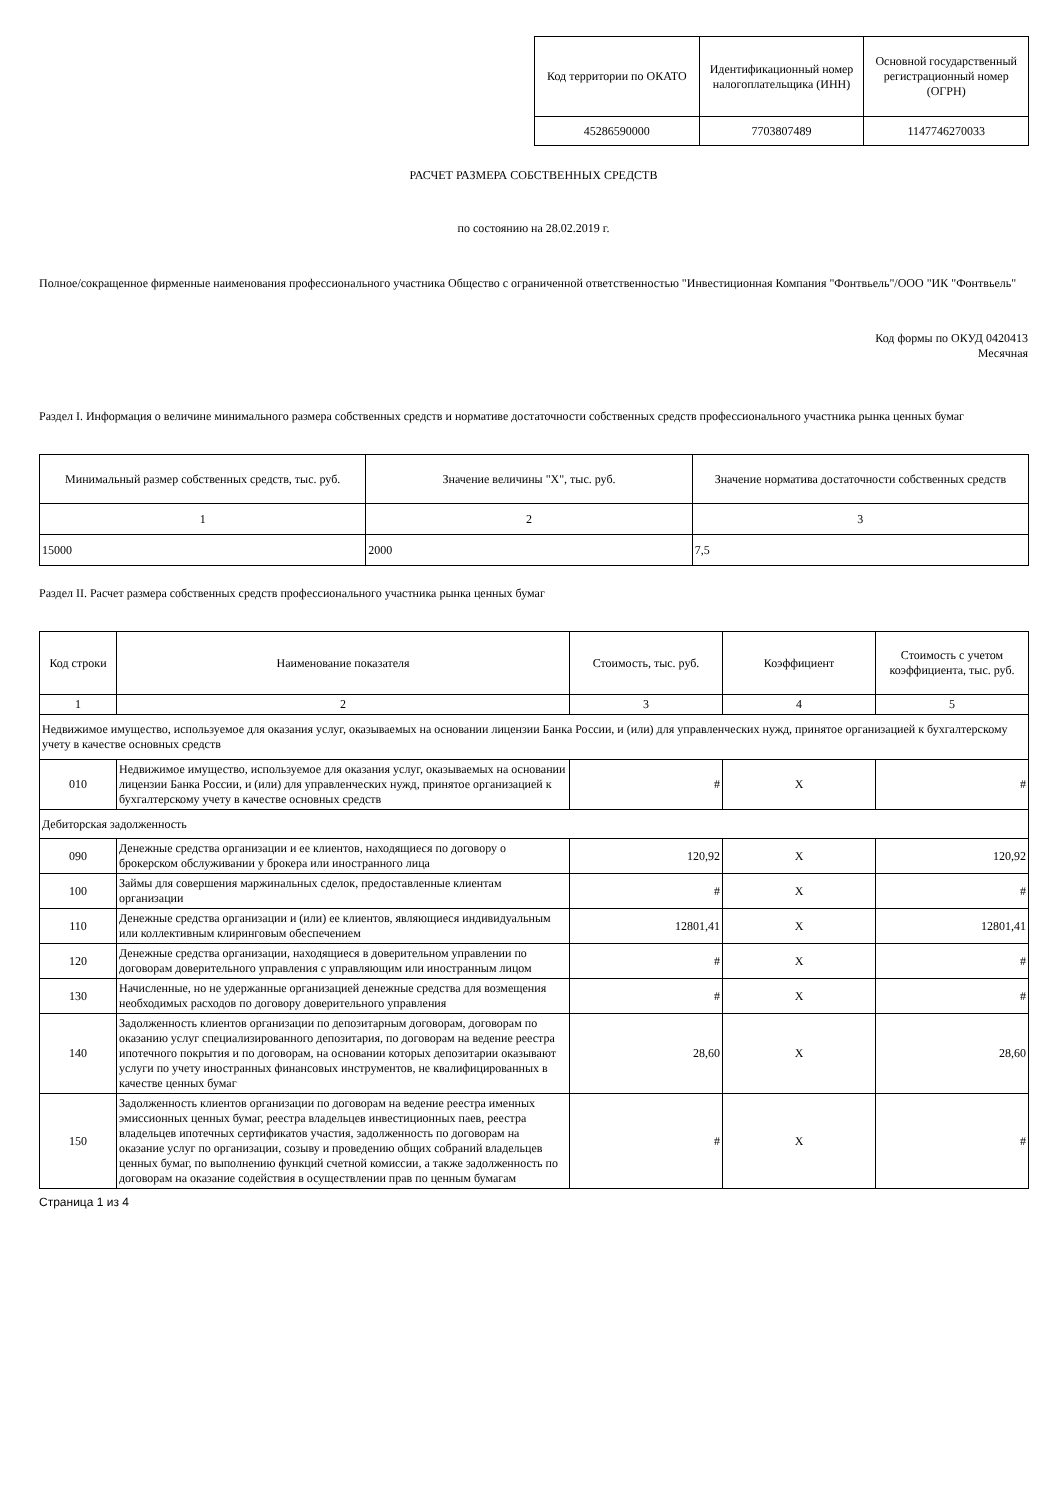| Код территории по ОКАТО | Идентификационный номер налогоплательщика (ИНН) | Основной государственный регистрационный номер (ОГРН) |
| --- | --- | --- |
| 45286590000 | 7703807489 | 1147746270033 |
РАСЧЕТ РАЗМЕРА СОБСТВЕННЫХ СРЕДСТВ
по состоянию на 28.02.2019 г.
Полное/сокращенное фирменные наименования профессионального участника Общество с ограниченной ответственностью "Инвестиционная Компания "Фонтвьель"/ООО "ИК "Фонтвьель"
Код формы по ОКУД 0420413
Месячная
Раздел I. Информация о величине минимального размера собственных средств и нормативе достаточности собственных средств профессионального участника рынка ценных бумаг
| Минимальный размер собственных средств, тыс. руб. | Значение величины "X", тыс. руб. | Значение норматива достаточности собственных средств |
| --- | --- | --- |
| 1 | 2 | 3 |
| 15000 | 2000 | 7,5 |
Раздел II. Расчет размера собственных средств профессионального участника рынка ценных бумаг
| Код строки | Наименование показателя | Стоимость, тыс. руб. | Коэффициент | Стоимость с учетом коэффициента, тыс. руб. |
| --- | --- | --- | --- | --- |
| 1 | 2 | 3 | 4 | 5 |
| Недвижимое имущество, используемое для оказания услуг, оказываемых на основании лицензии Банка России, и (или) для управленческих нужд, принятое организацией к бухгалтерскому учету в качестве основных средств | | | | |
| 010 | Недвижимое имущество, используемое для оказания услуг, оказываемых на основании лицензии Банка России, и (или) для управленческих нужд, принятое организацией к бухгалтерскому учету в качестве основных средств | # | X | # |
| Дебиторская задолженность | | | | |
| 090 | Денежные средства организации и ее клиентов, находящиеся по договору о брокерском обслуживании у брокера или иностранного лица | 120,92 | X | 120,92 |
| 100 | Займы для совершения маржинальных сделок, предоставленные клиентам организации | # | X | # |
| 110 | Денежные средства организации и (или) ее клиентов, являющиеся индивидуальным или коллективным клиринговым обеспечением | 12801,41 | X | 12801,41 |
| 120 | Денежные средства организации, находящиеся в доверительном управлении по договорам доверительного управления с управляющим или иностранным лицом | # | X | # |
| 130 | Начисленные, но не удержанные организацией денежные средства для возмещения необходимых расходов по договору доверительного управления | # | X | # |
| 140 | Задолженность клиентов организации по депозитарным договорам, договорам по оказанию услуг специализированного депозитария, по договорам на ведение реестра ипотечного покрытия и по договорам, на основании которых депозитарии оказывают услуги по учету иностранных финансовых инструментов, не квалифицированных в качестве ценных бумаг | 28,60 | X | 28,60 |
| 150 | Задолженность клиентов организации по договорам на ведение реестра именных эмиссионных ценных бумаг, реестра владельцев инвестиционных паев, реестра владельцев ипотечных сертификатов участия, задолженность по договорам на оказание услуг по организации, созыву и проведению общих собраний владельцев ценных бумаг, по выполнению функций счетной комиссии, а также задолженность по договорам на оказание содействия в осуществлении прав по ценным бумагам | # | X | # |
Страница 1 из 4